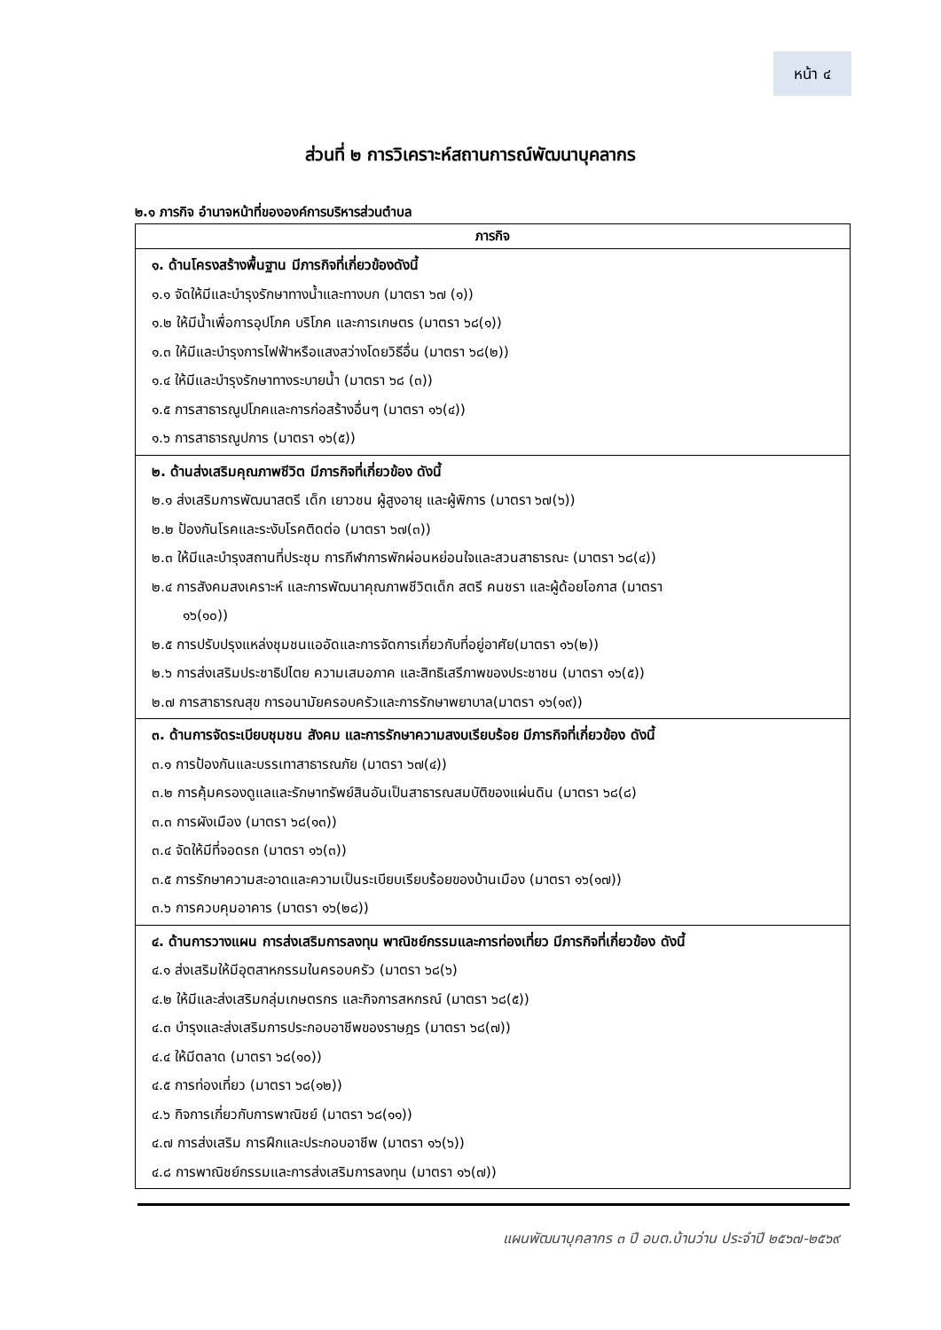หน้า ๔
ส่วนที่ ๒ การวิเคราะห์สถานการณ์พัฒนาบุคลากร
๒.๑ ภารกิจ อำนาจหน้าที่ขององค์การบริหารส่วนตำบล
| ภารกิจ |
| --- |
| ๑. ด้านโครงสร้างพื้นฐาน มีภารกิจที่เกี่ยวข้องดังนี้ ๑.๑ จัดให้มีและบำรุงรักษาทางน้ำและทางบก (มาตรา ๖๗ (๑)) ๑.๒ ให้มีน้ำเพื่อการอุปโภค บริโภค และการเกษตร (มาตรา ๖๘(๑)) ๑.๓ ให้มีและบำรุงการไฟฟ้าหรือแสงสว่างโดยวิธีอื่น (มาตรา ๖๘(๒)) ๑.๔ ให้มีและบำรุงรักษาทางระบายน้ำ (มาตรา ๖๘ (๓)) ๑.๕ การสาธารณูปโภคและการก่อสร้างอื่นๆ (มาตรา ๑๖(๔)) ๑.๖ การสาธารณูปการ (มาตรา ๑๖(๕)) |
| ๒. ด้านส่งเสริมคุณภาพชีวิต มีภารกิจที่เกี่ยวข้อง ดังนี้ ๒.๑ ส่งเสริมการพัฒนาสตรี เด็ก เยาวชน ผู้สูงอายุ และผู้พิการ (มาตรา ๖๗(๖)) ๒.๒ ป้องกันโรคและระงับโรคติดต่อ (มาตรา ๖๗(๓)) ๒.๓ ให้มีและบำรุงสถานที่ประชุม การกีฬาการพักผ่อนหย่อนใจและสวนสาธารณะ (มาตรา ๖๘(๔)) ๒.๔ การสังคมสงเคราะห์ และการพัฒนาคุณภาพชีวิตเด็ก สตรี คนชรา และผู้ด้อยโอกาส (มาตรา ๑๖(๑๐)) ๒.๕ การปรับปรุงแหล่งชุมชนแออัดและการจัดการเกี่ยวกับที่อยู่อาศัย(มาตรา ๑๖(๒)) ๒.๖ การส่งเสริมประชาธิปไตย ความเสมอภาค และสิทธิเสรีภาพของประชาชน (มาตรา ๑๖(๕)) ๒.๗ การสาธารณสุข การอนามัยครอบครัวและการรักษาพยาบาล(มาตรา ๑๖(๑๙)) |
| ๓. ด้านการจัดระเบียบชุมชน สังคม และการรักษาความสงบเรียบร้อย มีภารกิจที่เกี่ยวข้อง ดังนี้ ๓.๑ การป้องกันและบรรเทาสาธารณภัย (มาตรา ๖๗(๔)) ๓.๒ การคุ้มครองดูแลและรักษาทรัพย์สินอันเป็นสาธารณสมบัติของแผ่นดิน (มาตรา ๖๘(๘) ๓.๓ การผังเมือง (มาตรา ๖๘(๑๓)) ๓.๔ จัดให้มีที่จอดรถ (มาตรา ๑๖(๓)) ๓.๕ การรักษาความสะอาดและความเป็นระเบียบเรียบร้อยของบ้านเมือง (มาตรา ๑๖(๑๗)) ๓.๖ การควบคุมอาคาร (มาตรา ๑๖(๒๘)) |
| ๔. ด้านการวางแผน การส่งเสริมการลงทุน พาณิชย์กรรมและการท่องเที่ยว มีภารกิจที่เกี่ยวข้อง ดังนี้ ๔.๑ ส่งเสริมให้มีอุตสาหกรรมในครอบครัว (มาตรา ๖๘(๖) ๔.๒ ให้มีและส่งเสริมกลุ่มเกษตรกร และกิจการสหกรณ์ (มาตรา ๖๘(๕)) ๔.๓ บำรุงและส่งเสริมการประกอบอาชีพของราษฎร (มาตรา ๖๘(๗)) ๔.๔ ให้มีตลาด (มาตรา ๖๘(๑๐)) ๔.๕ การท่องเที่ยว (มาตรา ๖๘(๑๒)) ๔.๖ กิจการเกี่ยวกับการพาณิชย์ (มาตรา ๖๘(๑๑)) ๔.๗ การส่งเสริม การฝึกและประกอบอาชีพ (มาตรา ๑๖(๖)) ๔.๘ การพาณิชย์กรรมและการส่งเสริมการลงทุน (มาตรา ๑๖(๗)) |
แผนพัฒนาบุคลากร ๓ ปี อบต.บ้านว่าน ประจำปี ๒๕๖๗-๒๕๖๙